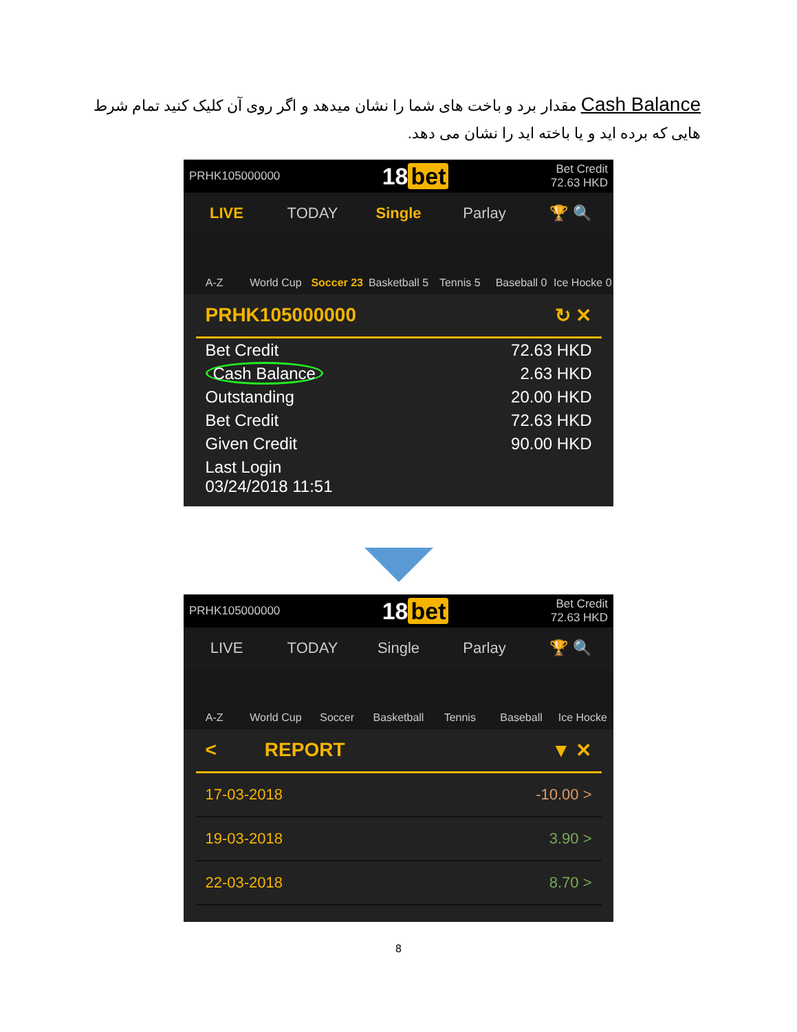Cash Balance مقدار برد و باخت های شما را نشان میدهد و اگر روی آن کلیک کنید تمام شرط هایی که برده اید و یا باخته اید را نشان می دهد.
PRHK105000000 18 bet Bet Credit
72.63 HKD
LIVE TODAY Single Parlay 🏆 🔍
A-Z
World Cup
Soccer 23
Basketball 5
Tennis 5
Baseball 0
Ice Hocke 0
| PRHK105000000 ↻ ✕ | |
| Bet Credit | 72.63 HKD |
| Cash Balance | 2.63 HKD |
| Outstanding | 20.00 HKD |
| Bet Credit | 72.63 HKD |
| Given Credit | 90.00 HKD |
| Last Login 03/24/2018 11:51 | |
PRHK105000000 18 bet Bet Credit
72.63 HKD
LIVE TODAY Single Parlay 🏆 🔍
A-Z
World Cup
Soccer
Basketball
Tennis
Baseball
Ice Hocke
| < REPORT ▼ ✕ | |
| 17-03-2018 | -10.00 > |
| 19-03-2018 | 3.90 > |
| 22-03-2018 | 8.70 > |
8